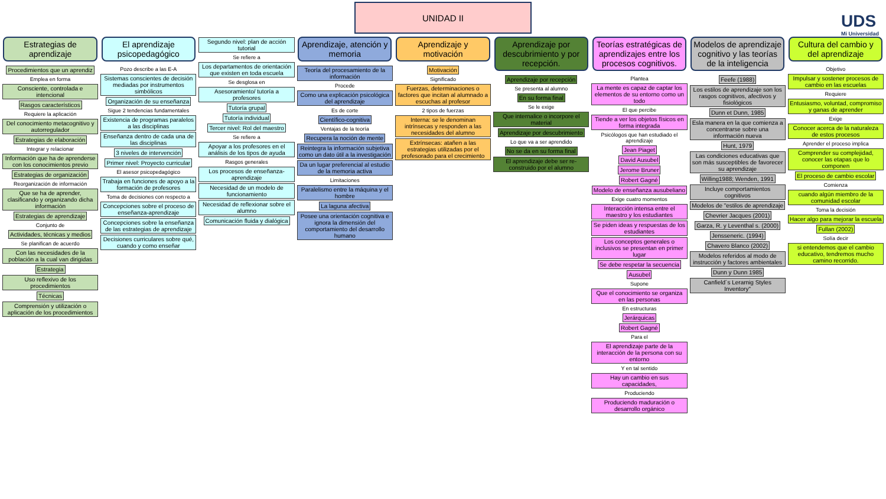UNIDAD II
UDS
Mi Universidad
Estrategias de aprendizaje
Procedimientos que un aprendiz
Emplea en forma
Consciente, controlada e intencional
Rasgos característicos
Requiere la aplicación
Del conocimiento metacognitivo y autorregulador
Estrategias de elaboración
Integrar y relacionar
Información que ha de aprenderse con los conocimientos previo
Estrategias de organización
Reorganización de información
Que se ha de aprender, clasificando y organizando dicha información
Estrategias de aprendizaje
Conjunto de
Actividades, técnicas y medios
Se planifican de acuerdo
Con las necesidades de la población a la cual van dirigidas
Estrategia
Uso reflexivo de los procedimientos
Técnicas
Comprensión y utilización o aplicación de los procedimientos
El aprendizaje psicopedagógico
Pozo describe a las E-A
Sistemas conscientes de decisión mediadas por instrumentos simbólicos
Organización de su enseñanza
Sigue 2 tendencias fundamentales
Existencia de programas paralelos a las disciplinas
Enseñanza dentro de cada una de las disciplinas
3 niveles de intervención
Primer nivel: Proyecto curricular
El asesor psicopedagógico
Trabaja en funciones de apoyo a la formación de profesores
Toma de decisiones con respecto a
Concepciones sobre el proceso de enseñanza-aprendizaje
Concepciones sobre la enseñanza de las estrategias de aprendizaje
Decisiones curriculares sobre qué, cuando y como enseñar
Segundo nivel: plan de acción tutorial
Se refiere a
Los departamentos de orientación que existen en toda escuela
Se desglosa en
Asesoramiento/ tutoría a profesores
Tutoría grupal
Tutoría individual
Tercer nivel: Rol del maestro
Se refiere a
Apoyar a los profesores en el análisis de los tipos de ayuda
Rasgos generales
Los procesos de enseñanza-aprendizaje
Necesidad de un modelo de funcionamiento
Necesidad de reflexionar sobre el alumno
Comunicación fluida y dialógica
Aprendizaje, atención y memoria
Teoría del procesamiento de la información
Procede
Como una explicación psicológica del aprendizaje
Es de corte
Científico-cognitiva
Ventajas de la teoría
Recupera la noción de mente
Reintegra la información subjetiva como un dato útil a la investigación
Da un lugar preferencial al estudio de la memoria activa
Limitaciones
Paralelismo entre la máquina y el hombre
La laguna afectiva
Posee una orientación cognitiva e ignora la dimensión del comportamiento del desarrollo humano
Aprendizaje y motivación
Motivación
Significado
Fuerzas, determinaciones o factores que incitan al alumnado a escuchas al profesor
2 tipos de fuerzas
Interna: se le denominan intrínsecas y responden a las necesidades del alumno
Extrínsecas: atañen a las estrategias utilizadas por el profesorado para el crecimiento
Aprendizaje por descubrimiento y por recepción.
Aprendizaje por recepción
Se presenta al alumno
En su forma final
Se le exige
Que internalice o incorpore el material
Aprendizaje por descubrimiento
Lo que va a ser aprendido
No se da en su forma final
El aprendizaje debe ser re-construido por el alumno
Teorías estratégicas de aprendizajes entre los procesos cognitivos.
Plantea
La mente es capaz de captar los elementos de su entorno como un todo
El que percibe
Tiende a ver los objetos físicos en forma integrada
Psicólogos que han estudiado el aprendizaje
Jean Piaget
David Ausubel
Jerome Bruner
Robert Gagné
Modelo de enseñanza ausubeliano
Exige cuatro momentos
Interacción intensa entre el maestro y los estudiantes
Se piden ideas y respuestas de los estudiantes
Los conceptos generales o inclusivos se presentan en primer lugar
Se debe respetar la secuencia
Ausubel
Supone
Que el conocimiento se organiza en las personas
En estructuras
Jerárquicas
Robert Gagné
Para el
El aprendizaje parte de la interacción de la persona con su entorno
Y en tal sentido
Hay un cambio en sus capacidades,
Produciendo
Produciendo maduración o desarrollo orgánico
Modelos de aprendizaje cognitivo y las teorías de la inteligencia
Feefe (1988)
Los estilos de aprendizaje son los rasgos cognitivos, afectivos y fisiológicos
Dunn et Dunn, 1985
Esla manera en la que comienza a concentrarse sobre una información nueva
Hunt, 1979
Las condiciones educativas que son más susceptibles de favorecer su aprendizaje
Willing1988; Wenden, 1991
Incluye comportamientos cognitivos
Modelos de "estilos de aprendizaje
Chevrier Jacques (2001)
Garza, R. y Leventhal s. (2000)
Jensseneric. (1994)
Chavero Blanco (2002)
Modelos referidos al modo de instrucción y factores ambientales
Dunn y Dunn 1985
Canfield´s Lerarnig Styles Inventory"
Cultura del cambio y del aprendizaje
Objetivo
Impulsar y sostener procesos de cambio en las escuelas
Requiere
Entusiasmo, voluntad, compromiso y ganas de aprender
Exige
Conocer acerca de la naturaleza de estos procesos
Aprender el proceso implica
Comprender su complejidad, conocer las etapas que lo componen
El proceso de cambio escolar
Comienza
cuando algún miembro de la comunidad escolar
Toma la decisión
Hacer algo para mejorar la escuela
Fullan (2002)
Solía decir
si entendemos que el cambio educativo, tendremos mucho camino recorrido.